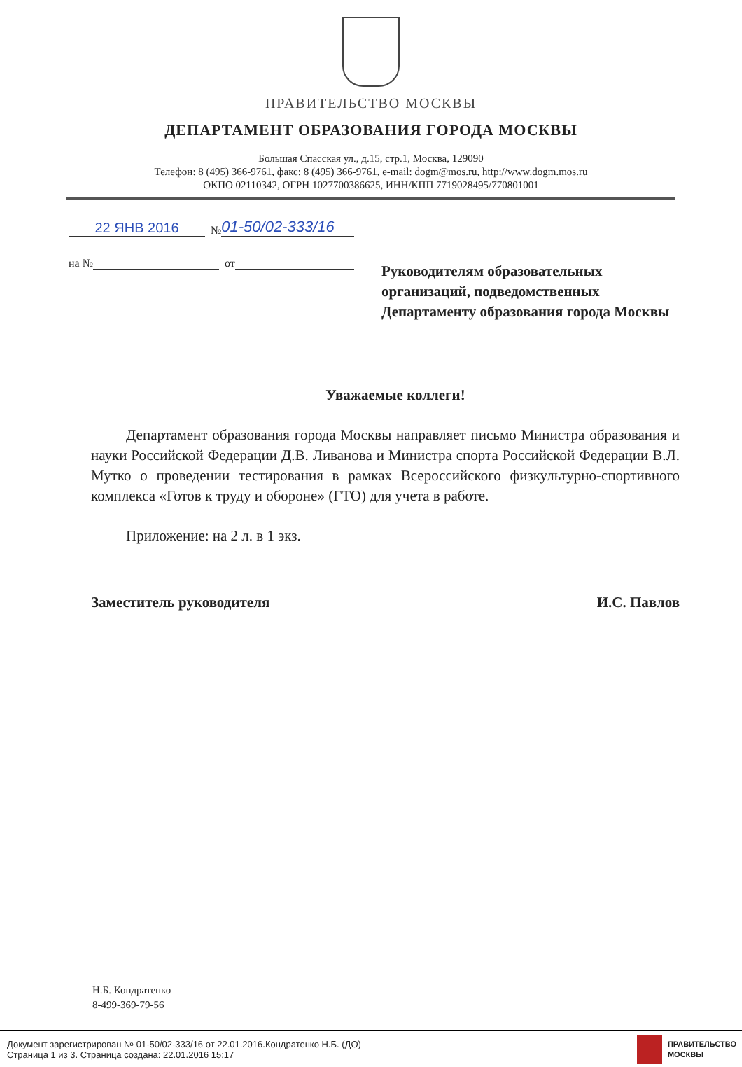ПРАВИТЕЛЬСТВО МОСКВЫ
ДЕПАРТАМЕНТ ОБРАЗОВАНИЯ ГОРОДА МОСКВЫ
Большая Спасская ул., д.15, стр.1, Москва, 129090
Телефон: 8 (495) 366-9761, факс: 8 (495) 366-9761, e-mail: dogm@mos.ru, http://www.dogm.mos.ru
ОКПО 02110342, ОГРН 1027700386625, ИНН/КПП 7719028495/770801001
22 ЯНВ 2016 № 01-50/02-333/16
на № от
Руководителям образовательных организаций, подведомственных Департаменту образования города Москвы
Уважаемые коллеги!
Департамент образования города Москвы направляет письмо Министра образования и науки Российской Федерации Д.В. Ливанова и Министра спорта Российской Федерации В.Л. Мутко о проведении тестирования в рамках Всероссийского физкультурно-спортивного комплекса «Готов к труду и обороне» (ГТО) для учета в работе.
Приложение: на 2 л. в 1 экз.
Заместитель руководителя И.С. Павлов
Н.Б. Кондратенко
8-499-369-79-56
Документ зарегистрирован № 01-50/02-333/16 от 22.01.2016.Кондратенко Н.Б. (ДО)
Страница 1 из 3. Страница создана: 22.01.2016 15:17
ПРАВИТЕЛЬСТВО
МОСКВЫ